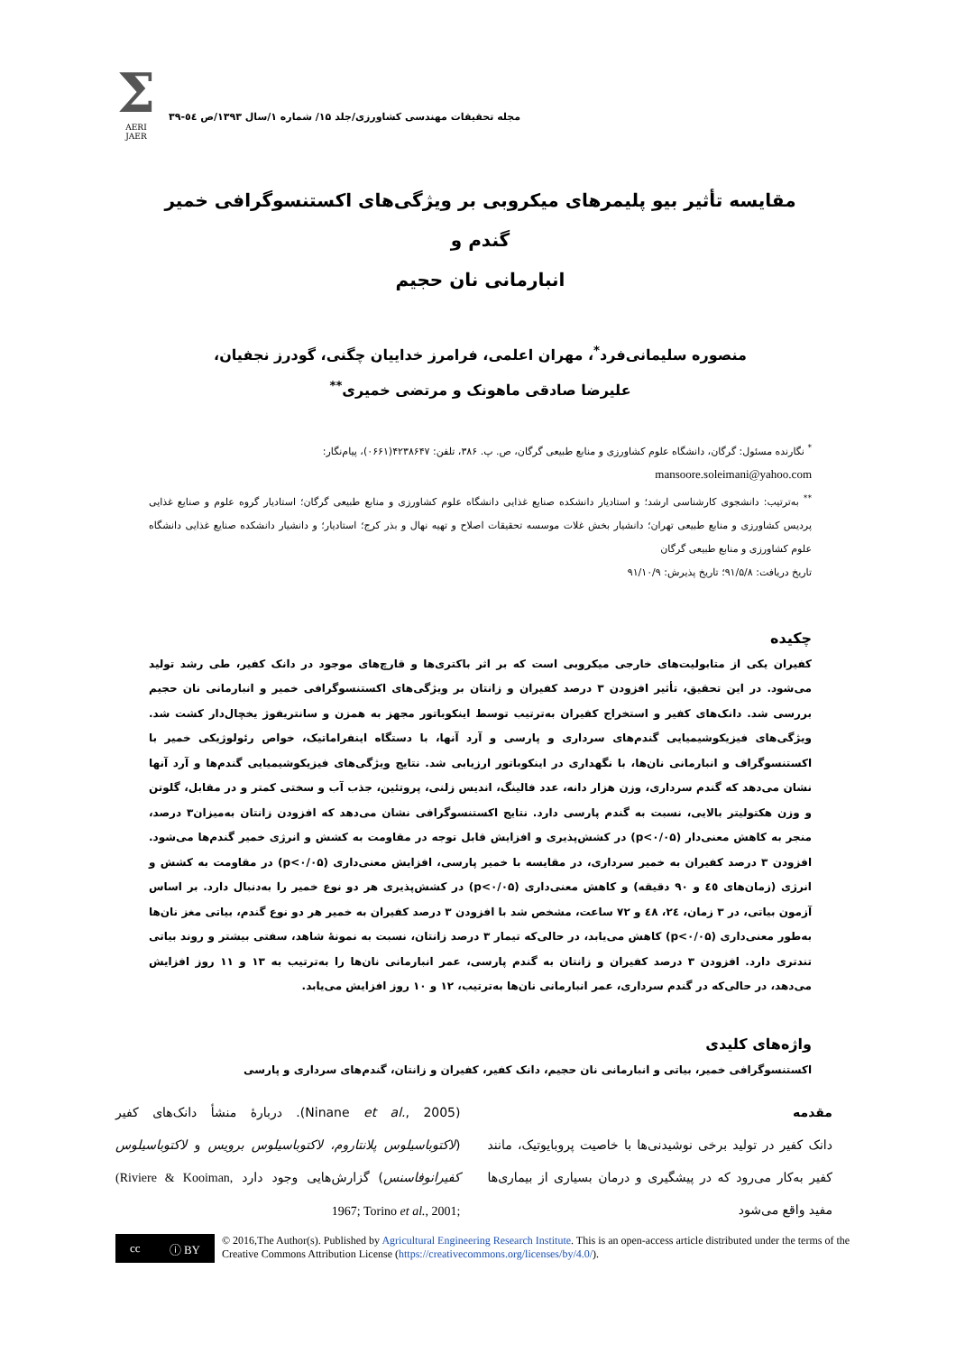Σ
AERI
JAER
مجله تحقیقات مهندسی کشاورزی/جلد ۱۵/ شماره ۱/سال ۱۳۹۳/ص ٥٤-۳۹
مقایسه تأثیر بیو پلیمرهای میکروبی بر ویژگی‌های اکستنسوگرافی خمیر گندم و
انبارمانی نان حجیم
منصوره سلیمانی‌فرد<sup>*</sup>، مهران اعلمی، فرامرز خداییان چگنی، گودرز نجفیان،
علیرضا صادقی ماهونک و مرتضی خمیری<sup>**</sup>
<sup>*</sup> نگارنده مسئول: گرگان، دانشگاه علوم کشاورزی و منابع طبیعی گرگان، ص. پ. ۳۸۶، تلفن: ۴۲۳۸۶۴۷(۰۶۶۱)، پیام‌نگار:
mansoore.soleimani@yahoo.com
<sup>**</sup> به‌ترتیب: دانشجوی کارشناسی ارشد؛ و استادیار دانشکده صنایع غذایی دانشگاه علوم کشاورزی و منابع طبیعی گرگان؛ استادیار گروه علوم و صنایع غذایی پردیس کشاورزی و منابع طبیعی تهران؛ دانشیار بخش غلات موسسه تحقیقات اصلاح و تهیه نهال و بذر کرج؛ استادیار؛ و دانشیار دانشکده صنایع غذایی دانشگاه علوم کشاورزی و منابع طبیعی گرگان
تاریخ دریافت: ۹۱/۵/۸؛ تاریخ پذیرش: ۹۱/۱۰/۹
چکیده
کفیران یکی از متابولیت‌های خارجی میکروبی است که بر اثر باکتری‌ها و قارچ‌های موجود در دانک کفیر، طی رشد تولید می‌شود. در این تحقیق، تأثیر افزودن ۳ درصد کفیران و زانتان بر ویژگی‌های اکستنسوگرافی خمیر و انبارمانی نان حجیم بررسی شد. دانک‌های کفیر و استخراج کفیران به‌ترتیب توسط اینکوباتور مجهز به همزن و سانتریفوژ یخچال‌دار کشت شد. ویژگی‌های فیزیکوشیمیایی گندم‌های سرداری و پارسی و آرد آنها، با دستگاه اینفراماتیک، خواص رئولوژیکی خمیر با اکستنسوگراف و انبارمانی نان‌ها، با نگهداری در اینکوباتور ارزیابی شد. نتایج ویژگی‌های فیزیکوشیمیایی گندم‌ها و آرد آنها نشان می‌دهد که گندم سرداری، وزن هزار دانه، عدد فالینگ، اندیس زلنی، پروتئین، جذب آب و سختی کمتر و در مقابل، گلوتن و وزن هکتولیتر بالایی، نسبت به گندم پارسی دارد. نتایج اکستنسوگرافی نشان می‌دهد که افزودن زانتان به‌میزان۳ درصد، منجر به کاهش معنی‌دار (p<۰/۰۵) در کشش‌پذیری و افزایش قابل توجه در مقاومت به کشش و انرژی خمیر گندم‌ها می‌شود. افزودن ۳ درصد کفیران به خمیر سرداری، در مقایسه با خمیر پارسی، افزایش معنی‌داری (p<۰/۰۵) در مقاومت به کشش و انرژی (زمان‌های ٤٥ و ۹۰ دقیقه) و کاهش معنی‌داری (p<۰/۰۵) در کشش‌پذیری هر دو نوع خمیر را به‌دنبال دارد. بر اساس آزمون بیاتی، در ۳ زمان، ٢٤، ٤٨ و ۷۲ ساعت، مشخص شد با افزودن ۳ درصد کفیران به خمیر هر دو نوع گندم، بیاتی مغز نان‌ها به‌طور معنی‌داری (p<۰/۰۵) کاهش می‌یابد، در حالی‌که تیمار ۳ درصد زانتان، نسبت به نمونهٔ شاهد، سفتی بیشتر و روند بیاتی تندتری دارد. افزودن ۳ درصد کفیران و زانتان به گندم پارسی، عمر انبارمانی نان‌ها را به‌ترتیب به ۱۳ و ۱۱ روز افزایش می‌دهد، در حالی‌که در گندم سرداری، عمر انبارمانی نان‌ها به‌ترتیب، ۱۲ و ۱۰ روز افزایش می‌یابد.
واژه‌های کلیدی
اکستنسوگرافی خمیر، بیاتی و انبارمانی نان حجیم، دانک کفیر، کفیران و زانتان، گندم‌های سرداری و پارسی
مقدمه
دانک کفیر در تولید برخی نوشیدنی‌ها با خاصیت پروبایوتیک، مانند کفیر به‌کار می‌رود که در پیشگیری و درمان بسیاری از بیماری‌ها مفید واقع می‌شود
(Ninane et al., 2005). دربارهٔ منشأ دانک‌های کفیر (لاکتوباسیلوس پلانتاروم، لاکتوباسیلوس برویس و لاکتوباسیلوس کفیرانوفاسنس) گزارش‌هایی وجود دارد (Riviere & Kooiman, 1967; Torino et al., 2001;
cc ⓘ BY
© 2016,The Author(s). Published by Agricultural Engineering Research Institute. This is an open-access article distributed under the terms of the Creative Commons Attribution License (https://creativecommons.org/licenses/by/4.0/).